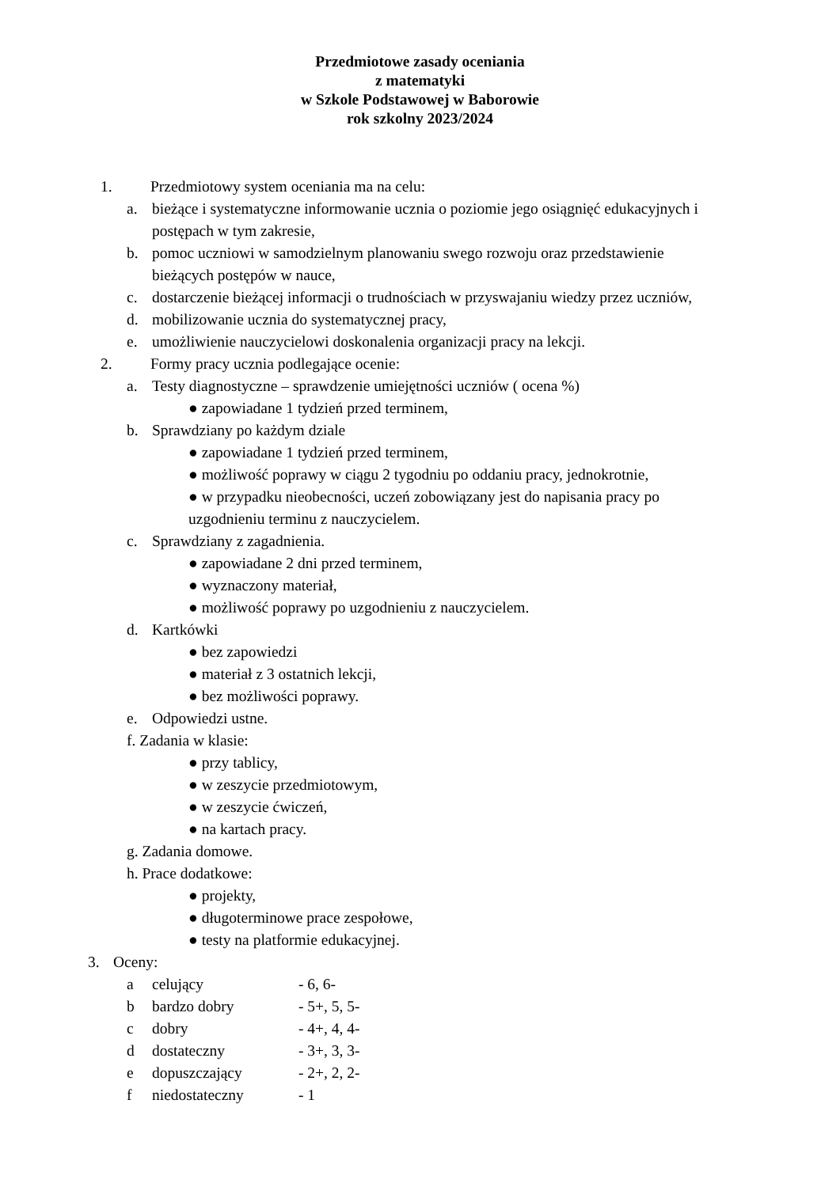Przedmiotowe zasady oceniania
z matematyki
w Szkole Podstawowej w Baborowie
rok szkolny 2023/2024
1. Przedmiotowy system oceniania ma na celu:
a. bieżące i systematyczne informowanie ucznia o poziomie jego osiągnięć edukacyjnych i
postępach w tym zakresie,
b. pomoc uczniowi w samodzielnym planowaniu swego rozwoju oraz przedstawienie
bieżących postępów w nauce,
c. dostarczenie bieżącej informacji o trudnościach w przyswajaniu wiedzy przez uczniów,
d. mobilizowanie ucznia do systematycznej pracy,
e. umożliwienie nauczycielowi doskonalenia organizacji pracy na lekcji.
2. Formy pracy ucznia podlegające ocenie:
a. Testy diagnostyczne – sprawdzenie umiejętności uczniów ( ocena %)
● zapowiadane 1 tydzień przed terminem,
b. Sprawdziany po każdym dziale
● zapowiadane 1 tydzień przed terminem,
● możliwość poprawy w ciągu 2 tygodniu po oddaniu pracy, jednokrotnie,
● w przypadku nieobecności, uczeń zobowiązany jest do napisania pracy po
uzgodnieniu terminu z nauczycielem.
c. Sprawdziany z zagadnienia.
● zapowiadane 2 dni przed terminem,
● wyznaczony materiał,
● możliwość poprawy po uzgodnieniu z nauczycielem.
d. Kartkówki ● bez zapowiedzi
● materiał z 3 ostatnich lekcji,
● bez możliwości poprawy.
e. Odpowiedzi ustne.
f. Zadania w klasie: ● przy tablicy, ● w zeszycie przedmiotowym, ● w zeszycie ćwiczeń, ● na kartach pracy.
g. Zadania domowe. h. Prace dodatkowe: ● projekty,
● długoterminowe prace zespołowe,
● testy na platformie edukacyjnej.
3. Oceny: a celujący - 6, 6-
b bardzo dobry - 5+, 5, 5-
c dobry - 4+, 4, 4-
d dostateczny - 3+, 3, 3-
e dopuszczający - 2+, 2, 2-
f niedostateczny - 1